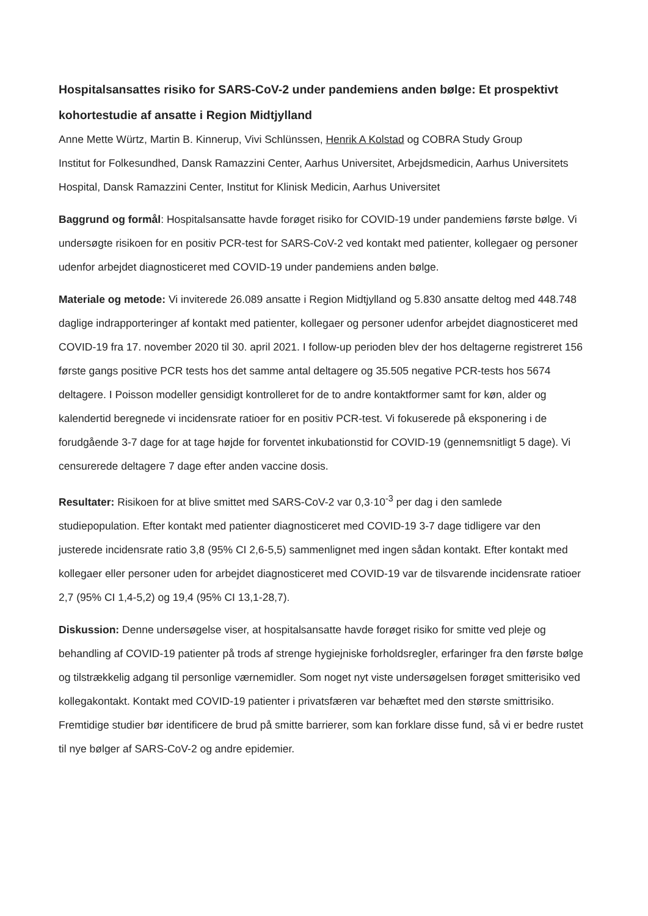Hospitalsansattes risiko for SARS-CoV-2 under pandemiens anden bølge: Et prospektivt kohortestudie af ansatte i Region Midtjylland
Anne Mette Würtz, Martin B. Kinnerup, Vivi Schlünssen, Henrik A Kolstad og COBRA Study Group
Institut for Folkesundhed, Dansk Ramazzini Center, Aarhus Universitet, Arbejdsmedicin, Aarhus Universitets Hospital, Dansk Ramazzini Center, Institut for Klinisk Medicin, Aarhus Universitet
Baggrund og formål: Hospitalsansatte havde forøget risiko for COVID-19 under pandemiens første bølge. Vi undersøgte risikoen for en positiv PCR-test for SARS-CoV-2 ved kontakt med patienter, kollegaer og personer udenfor arbejdet diagnosticeret med COVID-19 under pandemiens anden bølge.
Materiale og metode: Vi inviterede 26.089 ansatte i Region Midtjylland og 5.830 ansatte deltog med 448.748 daglige indrapporteringer af kontakt med patienter, kollegaer og personer udenfor arbejdet diagnosticeret med COVID-19 fra 17. november 2020 til 30. april 2021. I follow-up perioden blev der hos deltagerne registreret 156 første gangs positive PCR tests hos det samme antal deltagere og 35.505 negative PCR-tests hos 5674 deltagere. I Poisson modeller gensidigt kontrolleret for de to andre kontaktformer samt for køn, alder og kalendertid beregnede vi incidensrate ratioer for en positiv PCR-test. Vi fokuserede på eksponering i de forudgående 3-7 dage for at tage højde for forventet inkubationstid for COVID-19 (gennemsnitligt 5 dage). Vi censurerede deltagere 7 dage efter anden vaccine dosis.
Resultater: Risikoen for at blive smittet med SARS-CoV-2 var 0,3·10<sup>-3</sup> per dag i den samlede studiepopulation. Efter kontakt med patienter diagnosticeret med COVID-19 3-7 dage tidligere var den justerede incidensrate ratio 3,8 (95% CI 2,6-5,5) sammenlignet med ingen sådan kontakt. Efter kontakt med kollegaer eller personer uden for arbejdet diagnosticeret med COVID-19 var de tilsvarende incidensrate ratioer 2,7 (95% CI 1,4-5,2) og 19,4 (95% CI 13,1-28,7).
Diskussion: Denne undersøgelse viser, at hospitalsansatte havde forøget risiko for smitte ved pleje og behandling af COVID-19 patienter på trods af strenge hygiejniske forholdsregler, erfaringer fra den første bølge og tilstrækkelig adgang til personlige værnemidler. Som noget nyt viste undersøgelsen forøget smitterisiko ved kollegakontakt. Kontakt med COVID-19 patienter i privatsfæren var behæftet med den største smittrisiko. Fremtidige studier bør identificere de brud på smitte barrierer, som kan forklare disse fund, så vi er bedre rustet til nye bølger af SARS-CoV-2 og andre epidemier.